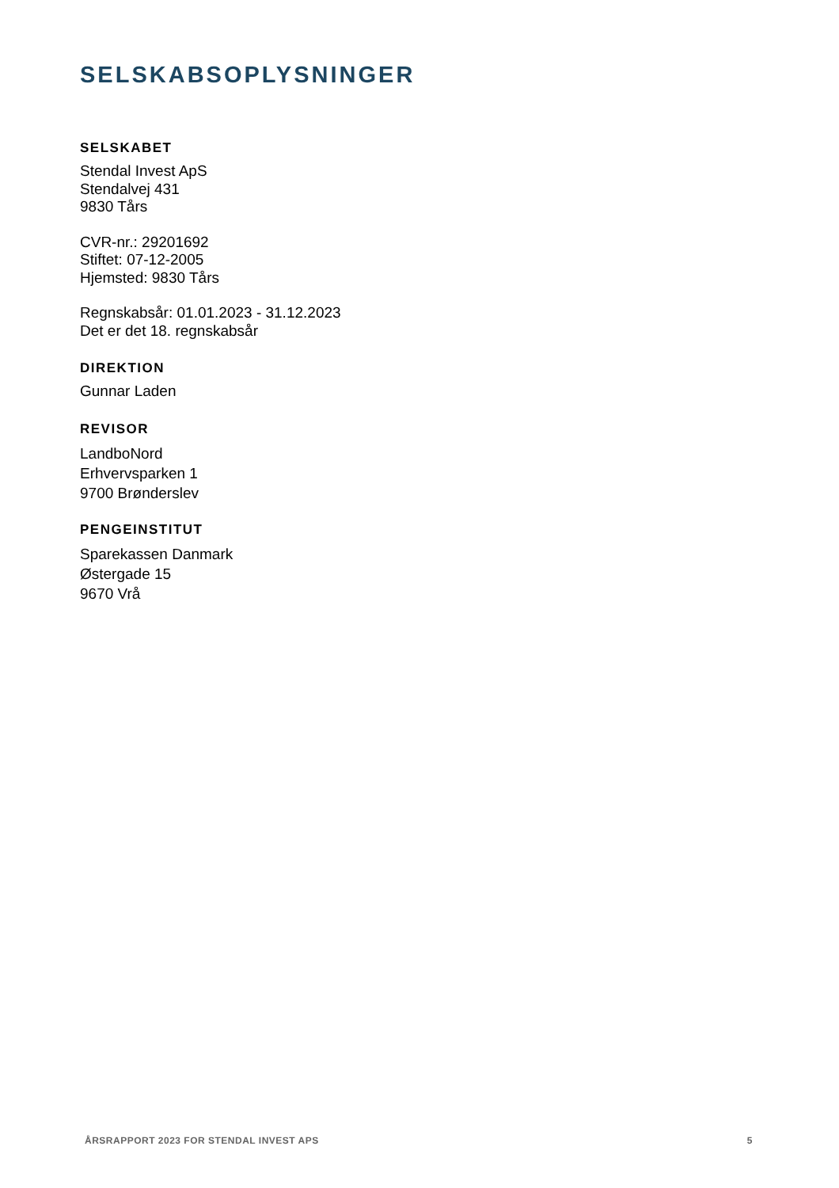SELSKABSOPLYSNINGER
SELSKABET
Stendal Invest ApS
Stendalvej 431
9830 Tårs
CVR-nr.: 29201692
Stiftet: 07-12-2005
Hjemsted: 9830 Tårs
Regnskabsår: 01.01.2023 - 31.12.2023
Det er det 18. regnskabsår
DIREKTION
Gunnar Laden
REVISOR
LandboNord
Erhvervsparken 1
9700 Brønderslev
PENGEINSTITUT
Sparekassen Danmark
Østergade 15
9670 Vrå
ÅRSRAPPORT 2023 FOR STENDAL INVEST APS 5